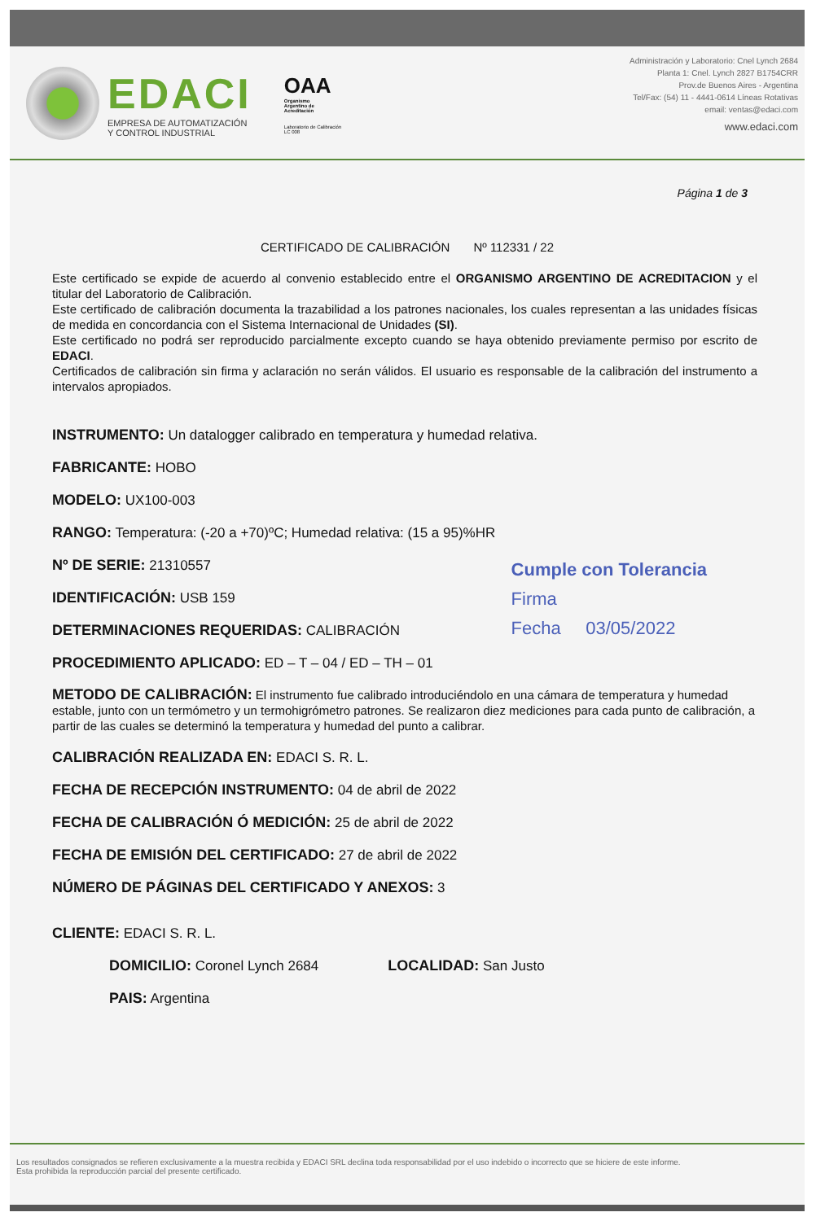EDACI
EMPRESA DE AUTOMATIZACIÓN
Y CONTROL INDUSTRIAL
OAA
Organismo
Argentino de
Acreditación
Laboratorio de Calibración
LC 008
Administración y Laboratorio: Cnel Lynch 2684
Planta 1: Cnel. Lynch 2827 B1754CRR
Prov.de Buenos Aires - Argentina
Tel/Fax: (54) 11 - 4441-0614 Líneas Rotativas
email: ventas@edaci.com
www.edaci.com
Página 1 de 3
CERTIFICADO DE CALIBRACIÓN Nº 112331 / 22
Este certificado se expide de acuerdo al convenio establecido entre el ORGANISMO ARGENTINO DE ACREDITACION y el titular del Laboratorio de Calibración.
Este certificado de calibración documenta la trazabilidad a los patrones nacionales, los cuales representan a las unidades físicas de medida en concordancia con el Sistema Internacional de Unidades (SI).
Este certificado no podrá ser reproducido parcialmente excepto cuando se haya obtenido previamente permiso por escrito de EDACI.
Certificados de calibración sin firma y aclaración no serán válidos. El usuario es responsable de la calibración del instrumento a intervalos apropiados.
INSTRUMENTO: Un datalogger calibrado en temperatura y humedad relativa.
FABRICANTE: HOBO
MODELO: UX100-003
RANGO: Temperatura: (-20 a +70)ºC; Humedad relativa: (15 a 95)%HR
Nº DE SERIE: 21310557
IDENTIFICACIÓN: USB 159
DETERMINACIONES REQUERIDAS: CALIBRACIÓN
PROCEDIMIENTO APLICADO: ED – T – 04 / ED – TH – 01
METODO DE CALIBRACIÓN: El instrumento fue calibrado introduciéndolo en una cámara de temperatura y humedad estable, junto con un termómetro y un termohigrómetro patrones. Se realizaron diez mediciones para cada punto de calibración, a partir de las cuales se determinó la temperatura y humedad del punto a calibrar.
CALIBRACIÓN REALIZADA EN: EDACI S. R. L.
FECHA DE RECEPCIÓN INSTRUMENTO: 04 de abril de 2022
FECHA DE CALIBRACIÓN Ó MEDICIÓN: 25 de abril de 2022
FECHA DE EMISIÓN DEL CERTIFICADO: 27 de abril de 2022
NÚMERO DE PÁGINAS DEL CERTIFICADO Y ANEXOS: 3
CLIENTE: EDACI S. R. L.
DOMICILIO: Coronel Lynch 2684 LOCALIDAD: San Justo
PAIS: Argentina
Cumple con Tolerancia
Firma
Fecha 03/05/2022
Los resultados consignados se refieren exclusivamente a la muestra recibida y EDACI SRL declina toda responsabilidad por el uso indebido o incorrecto que se hiciere de este informe.
Esta prohibida la reproducción parcial del presente certificado.